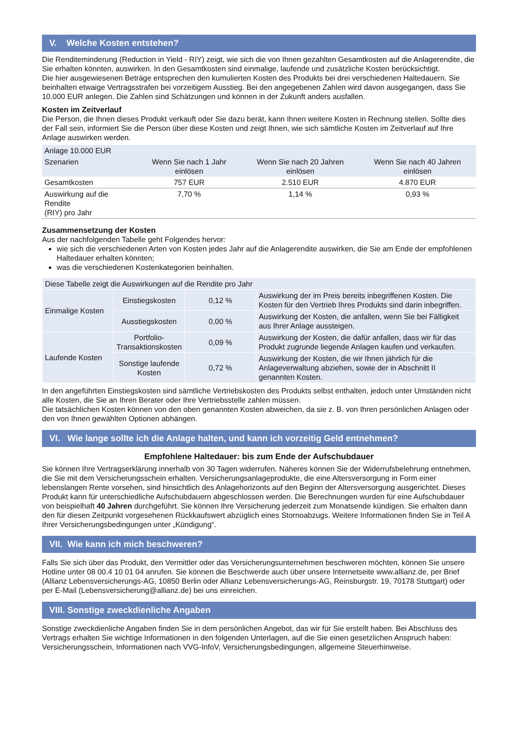V. Welche Kosten entstehen?
Die Renditeminderung (Reduction in Yield - RIY) zeigt, wie sich die von Ihnen gezahlten Gesamtkosten auf die Anlagerendite, die Sie erhalten könnten, auswirken. In den Gesamtkosten sind einmalige, laufende und zusätzliche Kosten berücksichtigt.
Die hier ausgewiesenen Beträge entsprechen den kumulierten Kosten des Produkts bei drei verschiedenen Haltedauern. Sie beinhalten etwaige Vertragsstrafen bei vorzeitigem Ausstieg. Bei den angegebenen Zahlen wird davon ausgegangen, dass Sie 10.000 EUR anlegen. Die Zahlen sind Schätzungen und können in der Zukunft anders ausfallen.
Kosten im Zeitverlauf
Die Person, die Ihnen dieses Produkt verkauft oder Sie dazu berät, kann Ihnen weitere Kosten in Rechnung stellen. Sollte dies der Fall sein, informiert Sie die Person über diese Kosten und zeigt Ihnen, wie sich sämtliche Kosten im Zeitverlauf auf Ihre Anlage auswirken werden.
| Anlage 10.000 EUR | | | |
| --- | --- | --- | --- |
| Szenarien | Wenn Sie nach 1 Jahr einlösen | Wenn Sie nach 20 Jahren einlösen | Wenn Sie nach 40 Jahren einlösen |
| Gesamtkosten | 757 EUR | 2.510 EUR | 4.870 EUR |
| Auswirkung auf die Rendite (RIY) pro Jahr | 7,70 % | 1,14 % | 0,93 % |
Zusammensetzung der Kosten
Aus der nachfolgenden Tabelle geht Folgendes hervor:
wie sich die verschiedenen Arten von Kosten jedes Jahr auf die Anlagerendite auswirken, die Sie am Ende der empfohlenen Haltedauer erhalten könnten;
was die verschiedenen Kostenkategorien beinhalten.
| Diese Tabelle zeigt die Auswirkungen auf die Rendite pro Jahr | | | |
| Einmalige Kosten | Einstiegskosten | 0,12 % | Auswirkung der im Preis bereits inbegriffenen Kosten. Die Kosten für den Vertrieb Ihres Produkts sind darin inbegriffen. |
| | Ausstiegskosten | 0,00 % | Auswirkung der Kosten, die anfallen, wenn Sie bei Fälligkeit aus Ihrer Anlage aussteigen. |
| Laufende Kosten | Portfolio-Transaktionskosten | 0,09 % | Auswirkung der Kosten, die dafür anfallen, dass wir für das Produkt zugrunde liegende Anlagen kaufen und verkaufen. |
| | Sonstige laufende Kosten | 0,72 % | Auswirkung der Kosten, die wir Ihnen jährlich für die Anlageverwaltung abziehen, sowie der in Abschnitt II genannten Kosten. |
In den angeführten Einstiegskosten sind sämtliche Vertriebskosten des Produkts selbst enthalten, jedoch unter Umständen nicht alle Kosten, die Sie an Ihren Berater oder Ihre Vertriebsstelle zahlen müssen.
Die tatsächlichen Kosten können von den oben genannten Kosten abweichen, da sie z. B. von Ihren persönlichen Anlagen oder den von Ihnen gewählten Optionen abhängen.
VI. Wie lange sollte ich die Anlage halten, und kann ich vorzeitig Geld entnehmen?
Empfohlene Haltedauer: bis zum Ende der Aufschubdauer
Sie können Ihre Vertragserklärung innerhalb von 30 Tagen widerrufen. Näheres können Sie der Widerrufsbelehrung entnehmen, die Sie mit dem Versicherungsschein erhalten. Versicherungsanlageprodukte, die eine Altersversorgung in Form einer lebenslangen Rente vorsehen, sind hinsichtlich des Anlagehorizonts auf den Beginn der Altersversorgung ausgerichtet. Dieses Produkt kann für unterschiedliche Aufschubdauern abgeschlossen werden. Die Berechnungen wurden für eine Aufschubdauer von beispielhaft 40 Jahren durchgeführt. Sie können Ihre Versicherung jederzeit zum Monatsende kündigen. Sie erhalten dann den für diesen Zeitpunkt vorgesehenen Rückkaufswert abzüglich eines Stornoabzugs. Weitere Informationen finden Sie in Teil A Ihrer Versicherungsbedingungen unter „Kündigung“.
VII. Wie kann ich mich beschweren?
Falls Sie sich über das Produkt, den Vermittler oder das Versicherungsunternehmen beschweren möchten, können Sie unsere Hotline unter 08 00.4 10 01 04 anrufen. Sie können die Beschwerde auch über unsere Internetseite www.allianz.de, per Brief (Allianz Lebensversicherungs-AG, 10850 Berlin oder Allianz Lebensversicherungs-AG, Reinsburgstr. 19, 70178 Stuttgart) oder per E-Mail (Lebensversicherung@allianz.de) bei uns einreichen.
VIII. Sonstige zweckdienliche Angaben
Sonstige zweckdienliche Angaben finden Sie in dem persönlichen Angebot, das wir für Sie erstellt haben. Bei Abschluss des Vertrags erhalten Sie wichtige Informationen in den folgenden Unterlagen, auf die Sie einen gesetzlichen Anspruch haben: Versicherungsschein, Informationen nach VVG-InfoV, Versicherungsbedingungen, allgemeine Steuerhinweise.